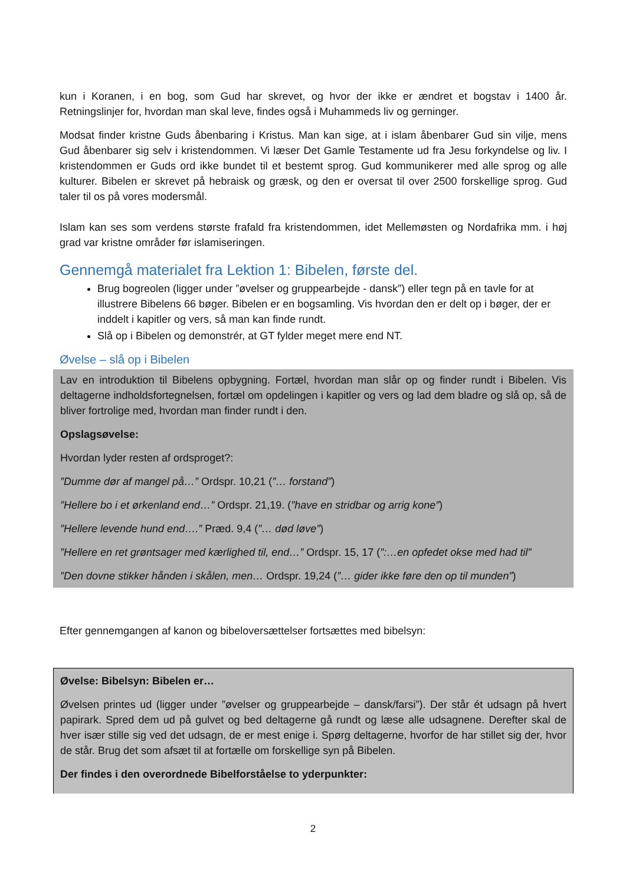kun i Koranen, i en bog, som Gud har skrevet, og hvor der ikke er ændret et bogstav i 1400 år. Retningslinjer for, hvordan man skal leve, findes også i Muhammeds liv og gerninger.
Modsat finder kristne Guds åbenbaring i Kristus. Man kan sige, at i islam åbenbarer Gud sin vilje, mens Gud åbenbarer sig selv i kristendommen. Vi læser Det Gamle Testamente ud fra Jesu forkyndelse og liv. I kristendommen er Guds ord ikke bundet til et bestemt sprog. Gud kommunikerer med alle sprog og alle kulturer. Bibelen er skrevet på hebraisk og græsk, og den er oversat til over 2500 forskellige sprog. Gud taler til os på vores modersmål.
Islam kan ses som verdens største frafald fra kristendommen, idet Mellemøsten og Nordafrika mm. i høj grad var kristne områder før islamiseringen.
Gennemgå materialet fra Lektion 1: Bibelen, første del.
Brug bogreolen (ligger under ”øvelser og gruppearbejde - dansk”) eller tegn på en tavle for at illustrere Bibelens 66 bøger. Bibelen er en bogsamling. Vis hvordan den er delt op i bøger, der er inddelt i kapitler og vers, så man kan finde rundt.
Slå op i Bibelen og demonstrér, at GT fylder meget mere end NT.
Øvelse – slå op i Bibelen
Lav en introduktion til Bibelens opbygning. Fortæl, hvordan man slår op og finder rundt i Bibelen. Vis deltagerne indholdsfortegnelsen, fortæl om opdelingen i kapitler og vers og lad dem bladre og slå op, så de bliver fortrolige med, hvordan man finder rundt i den.
Opslagsøvelse:
Hvordan lyder resten af ordsproget?:
”Dumme dør af mangel på…” Ordspr. 10,21 (”… forstand”)
”Hellere bo i et ørkenland end…” Ordspr. 21,19. (”have en stridbar og arrig kone”)
”Hellere levende hund end….” Præd. 9,4 (”… død løve”)
”Hellere en ret grøntsager med kærlighed til, end…” Ordspr. 15, 17 (”:…en opfedet okse med had til”
”Den dovne stikker hånden i skålen, men… Ordspr. 19,24 (”… gider ikke føre den op til munden”)
Efter gennemgangen af kanon og bibeloversættelser fortsættes med bibelsyn:
Øvelse: Bibelsyn: Bibelen er…
Øvelsen printes ud (ligger under ”øvelser og gruppearbejde – dansk/farsi”). Der står ét udsagn på hvert papirark. Spred dem ud på gulvet og bed deltagerne gå rundt og læse alle udsagnene. Derefter skal de hver især stille sig ved det udsagn, de er mest enige i. Spørg deltagerne, hvorfor de har stillet sig der, hvor de står. Brug det som afsæt til at fortælle om forskellige syn på Bibelen.
Der findes i den overordnede Bibelforståelse to yderpunkter:
2